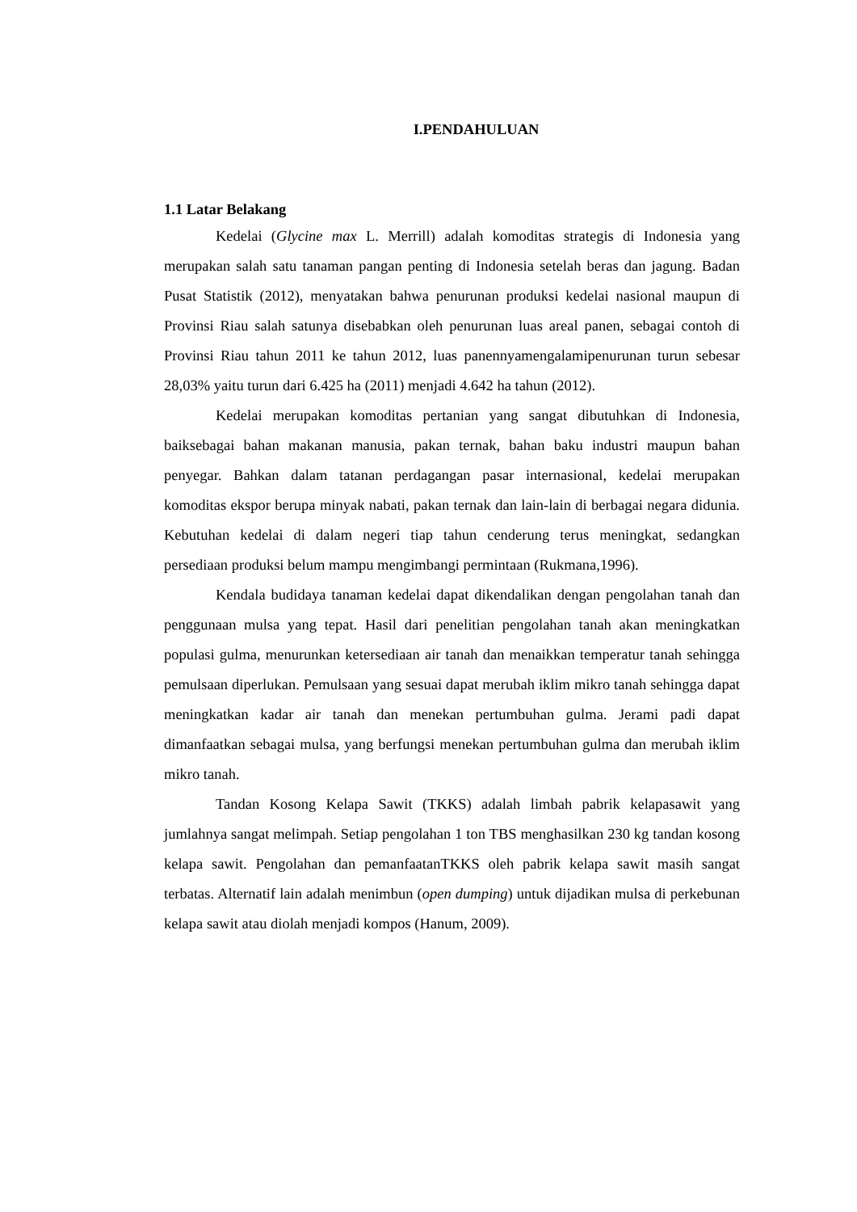I.PENDAHULUAN
1.1 Latar Belakang
Kedelai (Glycine max L. Merrill) adalah komoditas strategis di Indonesia yang merupakan salah satu tanaman pangan penting di Indonesia setelah beras dan jagung. Badan Pusat Statistik (2012), menyatakan bahwa penurunan produksi kedelai nasional maupun di Provinsi Riau salah satunya disebabkan oleh penurunan luas areal panen, sebagai contoh di Provinsi Riau tahun 2011 ke tahun 2012, luas panennyamengalamipenurunan turun sebesar 28,03% yaitu turun dari 6.425 ha (2011) menjadi 4.642 ha tahun (2012).
Kedelai merupakan komoditas pertanian yang sangat dibutuhkan di Indonesia, baiksebagai bahan makanan manusia, pakan ternak, bahan baku industri maupun bahan penyegar. Bahkan dalam tatanan perdagangan pasar internasional, kedelai merupakan komoditas ekspor berupa minyak nabati, pakan ternak dan lain-lain di berbagai negara didunia. Kebutuhan kedelai di dalam negeri tiap tahun cenderung terus meningkat, sedangkan persediaan produksi belum mampu mengimbangi permintaan (Rukmana,1996).
Kendala budidaya tanaman kedelai dapat dikendalikan dengan pengolahan tanah dan penggunaan mulsa yang tepat. Hasil dari penelitian pengolahan tanah akan meningkatkan populasi gulma, menurunkan ketersediaan air tanah dan menaikkan temperatur tanah sehingga pemulsaan diperlukan. Pemulsaan yang sesuai dapat merubah iklim mikro tanah sehingga dapat meningkatkan kadar air tanah dan menekan pertumbuhan gulma. Jerami padi dapat dimanfaatkan sebagai mulsa, yang berfungsi menekan pertumbuhan gulma dan merubah iklim mikro tanah.
Tandan Kosong Kelapa Sawit (TKKS) adalah limbah pabrik kelapasawit yang jumlahnya sangat melimpah. Setiap pengolahan 1 ton TBS menghasilkan 230 kg tandan kosong kelapa sawit. Pengolahan dan pemanfaatanTKKS oleh pabrik kelapa sawit masih sangat terbatas. Alternatif lain adalah menimbun (open dumping) untuk dijadikan mulsa di perkebunan kelapa sawit atau diolah menjadi kompos (Hanum, 2009).